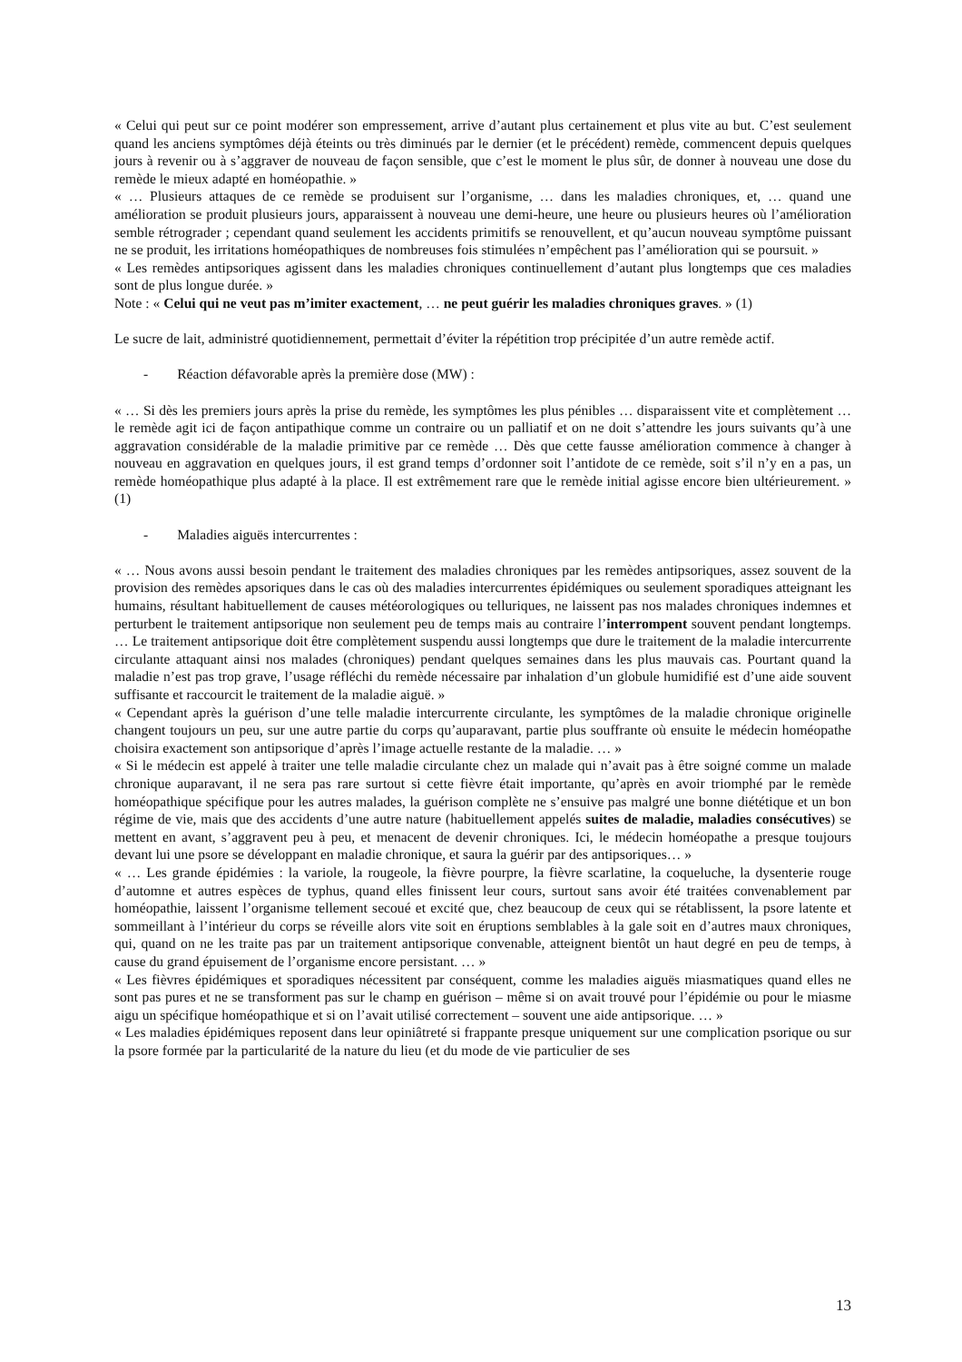« Celui qui peut sur ce point modérer son empressement, arrive d’autant plus certainement et plus vite au but. C’est seulement quand les anciens symptômes déjà éteints ou très diminués par le dernier (et le précédent) remède, commencent depuis quelques jours à revenir ou à s’aggraver de nouveau de façon sensible, que c’est le moment le plus sûr, de donner à nouveau une dose du remède le mieux adapté en homéopathie. »
« … Plusieurs attaques de ce remède se produisent sur l’organisme, … dans les maladies chroniques, et, … quand une amélioration se produit plusieurs jours, apparaissent à nouveau une demi-heure, une heure ou plusieurs heures où l’amélioration semble rétrograder ; cependant quand seulement les accidents primitifs se renouvellent, et qu’aucun nouveau symptôme puissant ne se produit, les irritations homéopathiques de nombreuses fois stimulées n’empêchent pas l’amélioration qui se poursuit. »
« Les remèdes antipsoriques agissent dans les maladies chroniques continuellement d’autant plus longtemps que ces maladies sont de plus longue durée. »
Note : « Celui qui ne veut pas m’imiter exactement, … ne peut guérir les maladies chroniques graves. » (1)
Le sucre de lait, administré quotidiennement, permettait d’éviter la répétition trop précipitée d’un autre remède actif.
- Réaction défavorable après la première dose (MW) :
« … Si dès les premiers jours après la prise du remède, les symptômes les plus pénibles … disparaissent vite et complètement … le remède agit ici de façon antipathique comme un contraire ou un palliatif et on ne doit s’attendre les jours suivants qu’à une aggravation considérable de la maladie primitive par ce remède … Dès que cette fausse amélioration commence à changer à nouveau en aggravation en quelques jours, il est grand temps d’ordonner soit l’antidote de ce remède, soit s’il n’y en a pas, un remède homéopathique plus adapté à la place. Il est extrêmement rare que le remède initial agisse encore bien ultérieurement. » (1)
- Maladies aiguës intercurrentes :
« … Nous avons aussi besoin pendant le traitement des maladies chroniques par les remèdes antipsoriques, assez souvent de la provision des remèdes apsoriques dans le cas où des maladies intercurrentes épidémiques ou seulement sporadiques atteignant les humains, résultant habituellement de causes météorologiques ou telluriques, ne laissent pas nos malades chroniques indemnes et perturbent le traitement antipsorique non seulement peu de temps mais au contraire l’interrompent souvent pendant longtemps. … Le traitement antipsorique doit être complètement suspendu aussi longtemps que dure le traitement de la maladie intercurrente circulante attaquant ainsi nos malades (chroniques) pendant quelques semaines dans les plus mauvais cas. Pourtant quand la maladie n’est pas trop grave, l’usage réfléchi du remède nécessaire par inhalation d’un globule humidifié est d’une aide souvent suffisante et raccourcit le traitement de la maladie aiguë. »
« Cependant après la guérison d’une telle maladie intercurrente circulante, les symptômes de la maladie chronique originelle changent toujours un peu, sur une autre partie du corps qu’auparavant, partie plus souffrante où ensuite le médecin homéopathe choisira exactement son antipsorique d’après l’image actuelle restante de la maladie. … »
« Si le médecin est appelé à traiter une telle maladie circulante chez un malade qui n’avait pas à être soigné comme un malade chronique auparavant, il ne sera pas rare surtout si cette fièvre était importante, qu’après en avoir triomphé par le remède homéopathique spécifique pour les autres malades, la guérison complète ne s’ensuive pas malgré une bonne diététique et un bon régime de vie, mais que des accidents d’une autre nature (habituellement appelés suites de maladie, maladies consécutives) se mettent en avant, s’aggravent peu à peu, et menacent de devenir chroniques. Ici, le médecin homéopathe a presque toujours devant lui une psore se développant en maladie chronique, et saura la guérir par des antipsoriques… »
« … Les grande épidémies : la variole, la rougeole, la fièvre pourpre, la fièvre scarlatine, la coqueluche, la dysenterie rouge d’automne et autres espèces de typhus, quand elles finissent leur cours, surtout sans avoir été traitées convenablement par homéopathie, laissent l’organisme tellement secoué et excité que, chez beaucoup de ceux qui se rétablissent, la psore latente et sommeillant à l’intérieur du corps se réveille alors vite soit en éruptions semblables à la gale soit en d’autres maux chroniques, qui, quand on ne les traite pas par un traitement antipsorique convenable, atteignent bientôt un haut degré en peu de temps, à cause du grand épuisement de l’organisme encore persistant. … »
« Les fièvres épidémiques et sporadiques nécessitent par conséquent, comme les maladies aiguës miasmatiques quand elles ne sont pas pures et ne se transforment pas sur le champ en guérison – même si on avait trouvé pour l’épidémie ou pour le miasme aigu un spécifique homéopathique et si on l’avait utilisé correctement – souvent une aide antipsorique. … »
« Les maladies épidémiques reposent dans leur opiniâtreté si frappante presque uniquement sur une complication psorique ou sur la psore formée par la particularité de la nature du lieu (et du mode de vie particulier de ses
13